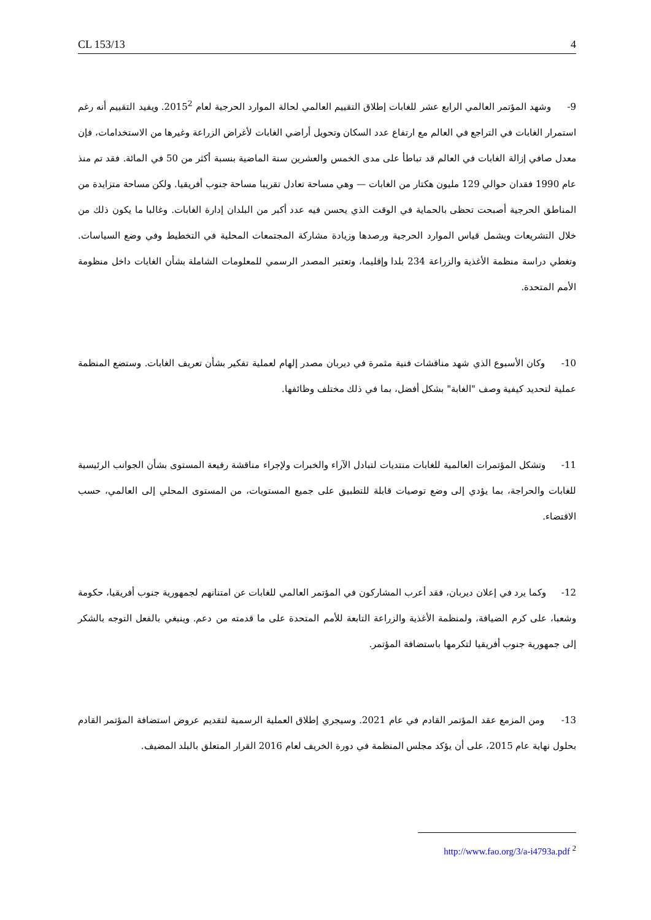CL 153/13 4
9- وشهد المؤتمر العالمي الرابع عشر للغابات إطلاق التقييم العالمي لحالة الموارد الحرجية لعام 2015<sup>2</sup>. ويفيد التقييم أنه رغم استمرار الغابات في التراجع في العالم مع ارتفاع عدد السكان وتحويل أراضي الغابات لأغراض الزراعة وغيرها من الاستخدامات، فإن معدل صافي إزالة الغابات في العالم قد تباطأ على مدى الخمس والعشرين سنة الماضية بنسبة أكثر من 50 في المائة. فقد تم منذ عام 1990 فقدان حوالي 129 مليون هكتار من الغابات — وهي مساحة تعادل تقريبا مساحة جنوب أفريقيا. ولكن مساحة متزايدة من المناطق الحرجية أصبحت تحظى بالحماية في الوقت الذي يحسن فيه عدد أكبر من البلدان إدارة الغابات. وغالبا ما يكون ذلك من خلال التشريعات ويشمل قياس الموارد الحرجية ورصدها وزيادة مشاركة المجتمعات المحلية في التخطيط وفي وضع السياسات. وتغطي دراسة منظمة الأغذية والزراعة 234 بلدا وإقليما، وتعتبر المصدر الرسمي للمعلومات الشاملة بشأن الغابات داخل منظومة الأمم المتحدة.
10- وكان الأسبوع الذي شهد مناقشات فنية مثمرة في ديربان مصدر إلهام لعملية تفكير بشأن تعريف الغابات. وستضع المنظمة عملية لتحديد كيفية وصف "الغابة" بشكل أفضل، بما في ذلك مختلف وظائفها.
11- وتشكل المؤتمرات العالمية للغابات منتديات لتبادل الآراء والخبرات ولإجراء مناقشة رفيعة المستوى بشأن الجوانب الرئيسية للغابات والحراجة، بما يؤدي إلى وضع توصيات قابلة للتطبيق على جميع المستويات، من المستوى المحلي إلى العالمي، حسب الاقتضاء.
12- وكما يرد في إعلان ديربان، فقد أعرب المشاركون في المؤتمر العالمي للغابات عن امتنانهم لجمهورية جنوب أفريقيا، حكومة وشعبا، على كرم الضيافة، ولمنظمة الأغذية والزراعة التابعة للأمم المتحدة على ما قدمته من دعم. وينبغي بالفعل التوجه بالشكر إلى جمهورية جنوب أفريقيا لتكرمها باستضافة المؤتمر.
13- ومن المزمع عقد المؤتمر القادم في عام 2021. وسيجري إطلاق العملية الرسمية لتقديم عروض استضافة المؤتمر القادم بحلول نهاية عام 2015، على أن يؤكد مجلس المنظمة في دورة الخريف لعام 2016 القرار المتعلق بالبلد المضيف.
<sup>2</sup> http://www.fao.org/3/a-i4793a.pdf